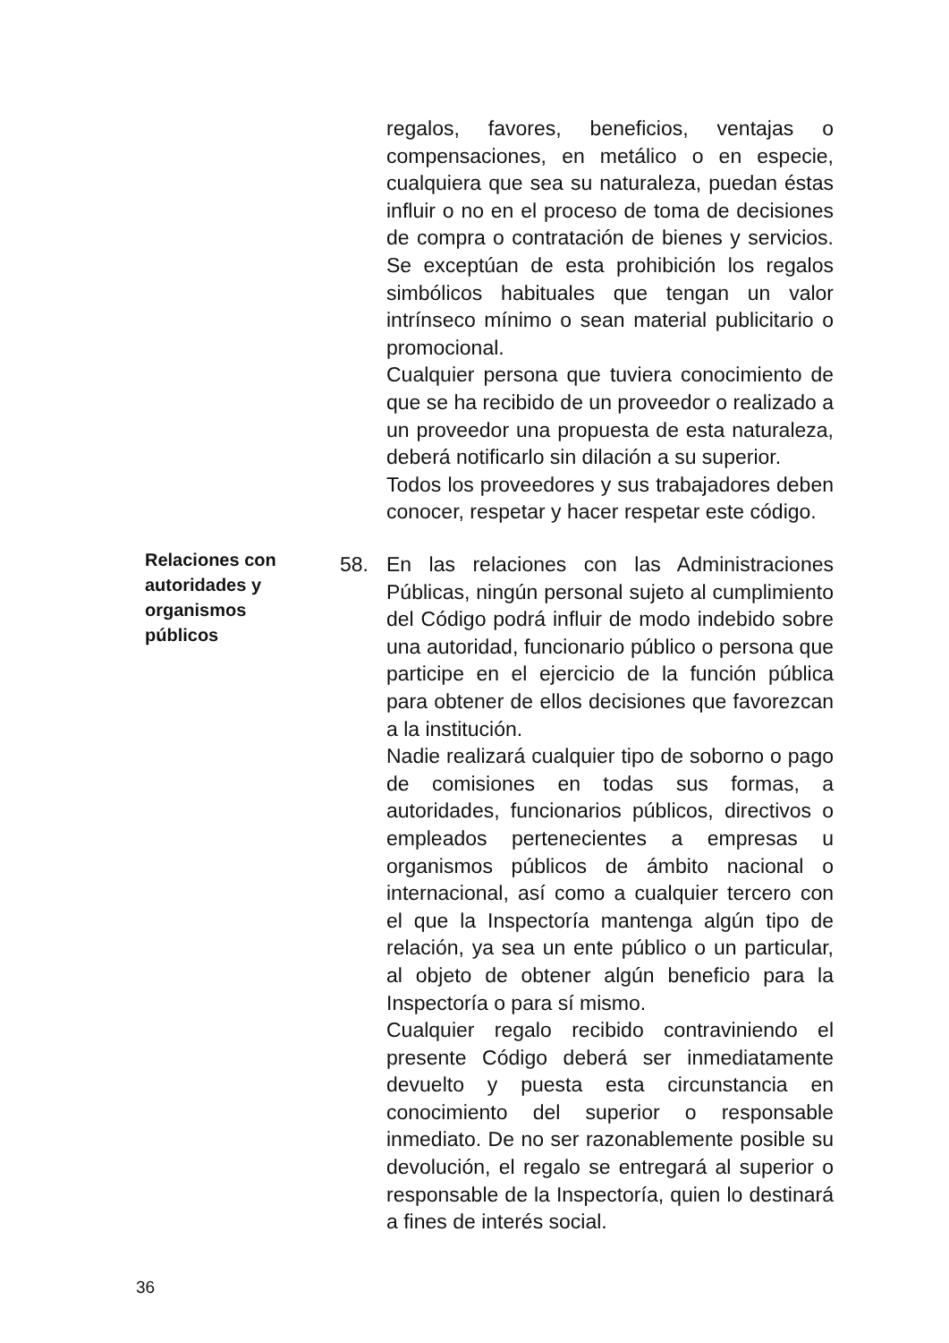regalos, favores, beneficios, ventajas o compensaciones, en metálico o en especie, cualquiera que sea su naturaleza, puedan éstas influir o no en el proceso de toma de decisiones de compra o contratación de bienes y servicios. Se exceptúan de esta prohibición los regalos simbólicos habituales que tengan un valor intrínseco mínimo o sean material publicitario o promocional.
Cualquier persona que tuviera conocimiento de que se ha recibido de un proveedor o realizado a un proveedor una propuesta de esta naturaleza, deberá notificarlo sin dilación a su superior.
Todos los proveedores y sus trabajadores deben conocer, respetar y hacer respetar este código.
Relaciones con autoridades y organismos públicos
58.
En las relaciones con las Administraciones Públicas, ningún personal sujeto al cumplimiento del Código podrá influir de modo indebido sobre una autoridad, funcionario público o persona que participe en el ejercicio de la función pública para obtener de ellos decisiones que favorezcan a la institución.
Nadie realizará cualquier tipo de soborno o pago de comisiones en todas sus formas, a autoridades, funcionarios públicos, directivos o empleados pertenecientes a empresas u organismos públicos de ámbito nacional o internacional, así como a cualquier tercero con el que la Inspectoría mantenga algún tipo de relación, ya sea un ente público o un particular, al objeto de obtener algún beneficio para la Inspectoría o para sí mismo.
Cualquier regalo recibido contraviniendo el presente Código deberá ser inmediatamente devuelto y puesta esta circunstancia en conocimiento del superior o responsable inmediato. De no ser razonablemente posible su devolución, el regalo se entregará al superior o responsable de la Inspectoría, quien lo destinará a fines de interés social.
36